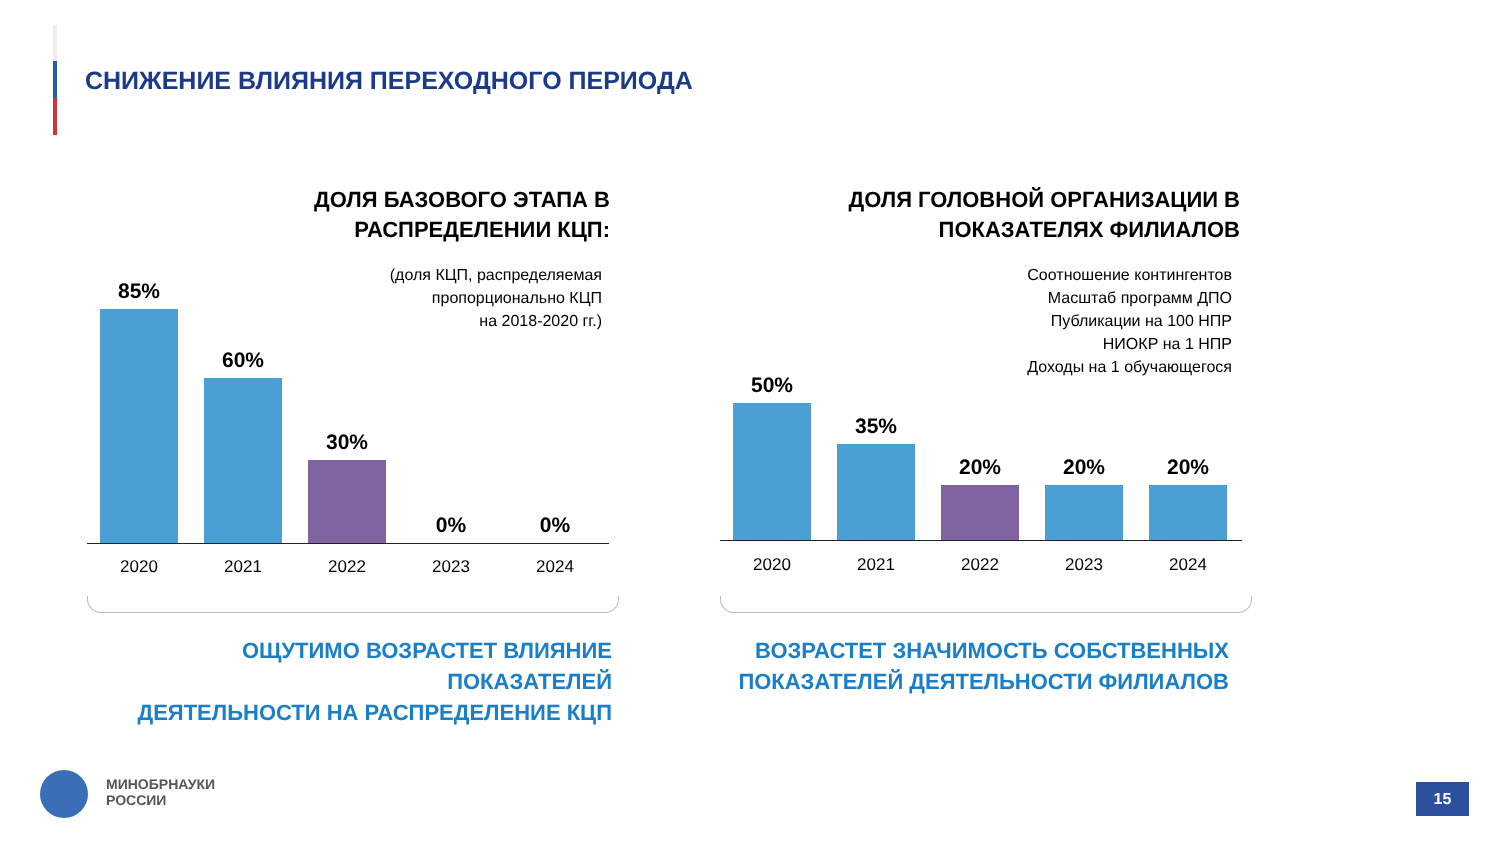СНИЖЕНИЕ ВЛИЯНИЯ ПЕРЕХОДНОГО ПЕРИОДА
ДОЛЯ БАЗОВОГО ЭТАПА В
РАСПРЕДЕЛЕНИИ КЦП:
(доля КЦП, распределяемая
пропорционально КЦП
на 2018-2020 гг.)
85%
60%
30%
0%
0%
2020 2021 2022 2023 2024
ОЩУТИМО ВОЗРАСТЕТ ВЛИЯНИЕ ПОКАЗАТЕЛЕЙ
ДЕЯТЕЛЬНОСТИ НА РАСПРЕДЕЛЕНИЕ КЦП
ДОЛЯ ГОЛОВНОЙ ОРГАНИЗАЦИИ В
ПОКАЗАТЕЛЯХ ФИЛИАЛОВ
Соотношение контингентов
Масштаб программ ДПО
Публикации на 100 НПР
НИОКР на 1 НПР
Доходы на 1 обучающегося
50%
35%
20%
20%
20%
2020 2021 2022 2023 2024
ВОЗРАСТЕТ ЗНАЧИМОСТЬ СОБСТВЕННЫХ
ПОКАЗАТЕЛЕЙ ДЕЯТЕЛЬНОСТИ ФИЛИАЛОВ
МИНОБРНАУКИ
РОССИИ
15